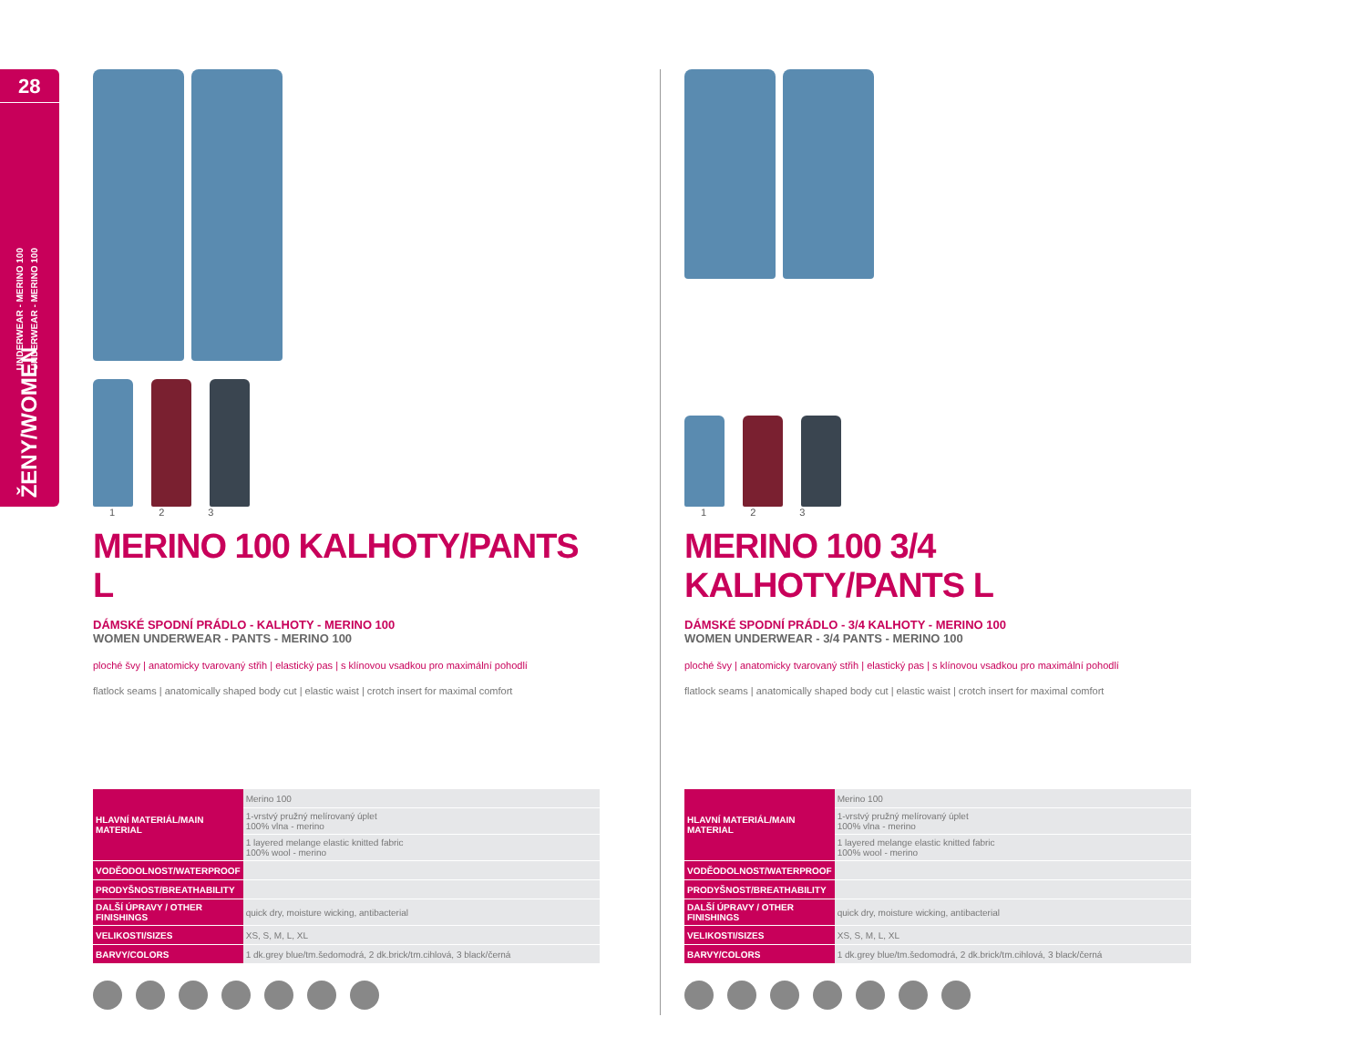28
UNDERWEAR - MERINO 100
UNDERWEAR - MERINO 100
ŽENY/WOMEN
1 2 3
MERINO 100 KALHOTY/PANTS L
DÁMSKÉ SPODNÍ PRÁDLO - KALHOTY - MERINO 100
WOMEN UNDERWEAR - PANTS - MERINO 100
ploché švy | anatomicky tvarovaný střih | elastický pas | s klínovou vsadkou pro maximální pohodlí
flatlock seams | anatomically shaped body cut | elastic waist | crotch insert for maximal comfort
| HLAVNÍ MATERIÁL/MAIN MATERIAL | Merino 100 |
| | 1-vrstvý pružný melírovaný úplet 100% vlna - merino |
| | 1 layered melange elastic knitted fabric 100% wool - merino |
| VODĚODOLNOST/WATERPROOF | |
| PRODYŠNOST/BREATHABILITY | |
| DALŠÍ ÚPRAVY / OTHER FINISHINGS | quick dry, moisture wicking, antibacterial |
| VELIKOSTI/SIZES | XS, S, M, L, XL |
| BARVY/COLORS | 1 dk.grey blue/tm.šedomodrá, 2 dk.brick/tm.cihlová, 3 black/černá |
1 2 3
MERINO 100 3/4 KALHOTY/PANTS L
DÁMSKÉ SPODNÍ PRÁDLO - 3/4 KALHOTY - MERINO 100
WOMEN UNDERWEAR - 3/4 PANTS - MERINO 100
ploché švy | anatomicky tvarovaný střih | elastický pas | s klínovou vsadkou pro maximální pohodlí
flatlock seams | anatomically shaped body cut | elastic waist | crotch insert for maximal comfort
| HLAVNÍ MATERIÁL/MAIN MATERIAL | Merino 100 |
| | 1-vrstvý pružný melírovaný úplet 100% vlna - merino |
| | 1 layered melange elastic knitted fabric 100% wool - merino |
| VODĚODOLNOST/WATERPROOF | |
| PRODYŠNOST/BREATHABILITY | |
| DALŠÍ ÚPRAVY / OTHER FINISHINGS | quick dry, moisture wicking, antibacterial |
| VELIKOSTI/SIZES | XS, S, M, L, XL |
| BARVY/COLORS | 1 dk.grey blue/tm.šedomodrá, 2 dk.brick/tm.cihlová, 3 black/černá |